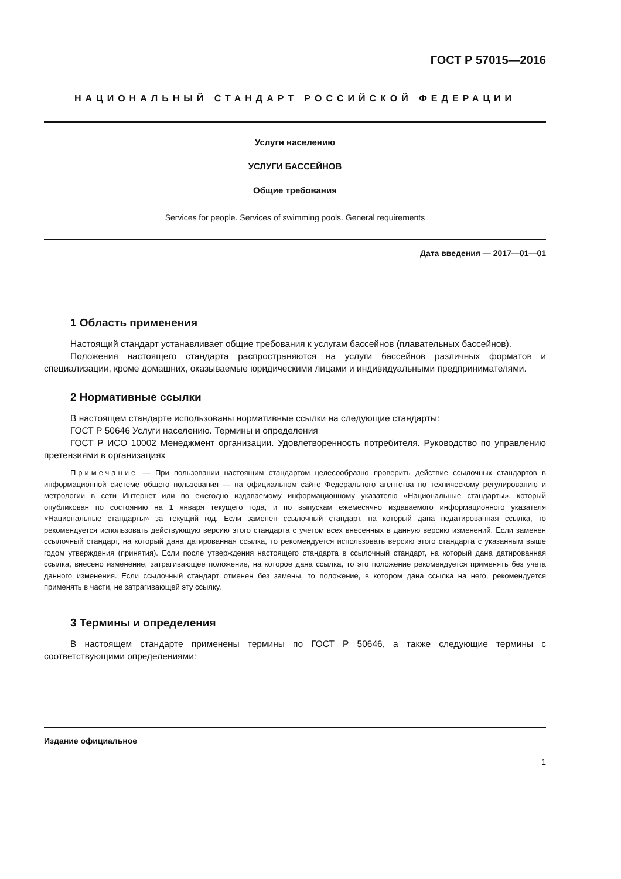ГОСТ Р 57015—2016
НАЦИОНАЛЬНЫЙ СТАНДАРТ РОССИЙСКОЙ ФЕДЕРАЦИИ
Услуги населению
УСЛУГИ БАССЕЙНОВ
Общие требования
Services for people. Services of swimming pools. General requirements
Дата введения — 2017—01—01
1 Область применения
Настоящий стандарт устанавливает общие требования к услугам бассейнов (плавательных бассейнов).
Положения настоящего стандарта распространяются на услуги бассейнов различных форматов и специализации, кроме домашних, оказываемые юридическими лицами и индивидуальными предпринимателями.
2 Нормативные ссылки
В настоящем стандарте использованы нормативные ссылки на следующие стандарты:
ГОСТ Р 50646 Услуги населению. Термины и определения
ГОСТ Р ИСО 10002 Менеджмент организации. Удовлетворенность потребителя. Руководство по управлению претензиями в организациях
Примечание — При пользовании настоящим стандартом целесообразно проверить действие ссылочных стандартов в информационной системе общего пользования — на официальном сайте Федерального агентства по техническому регулированию и метрологии в сети Интернет или по ежегодно издаваемому информационному указателю «Национальные стандарты», который опубликован по состоянию на 1 января текущего года, и по выпускам ежемесячно издаваемого информационного указателя «Национальные стандарты» за текущий год. Если заменен ссылочный стандарт, на который дана недатированная ссылка, то рекомендуется использовать действующую версию этого стандарта с учетом всех внесенных в данную версию изменений. Если заменен ссылочный стандарт, на который дана датированная ссылка, то рекомендуется использовать версию этого стандарта с указанным выше годом утверждения (принятия). Если после утверждения настоящего стандарта в ссылочный стандарт, на который дана датированная ссылка, внесено изменение, затрагивающее положение, на которое дана ссылка, то это положение рекомендуется применять без учета данного изменения. Если ссылочный стандарт отменен без замены, то положение, в котором дана ссылка на него, рекомендуется применять в части, не затрагивающей эту ссылку.
3 Термины и определения
В настоящем стандарте применены термины по ГОСТ Р 50646, а также следующие термины с соответствующими определениями:
Издание официальное
1